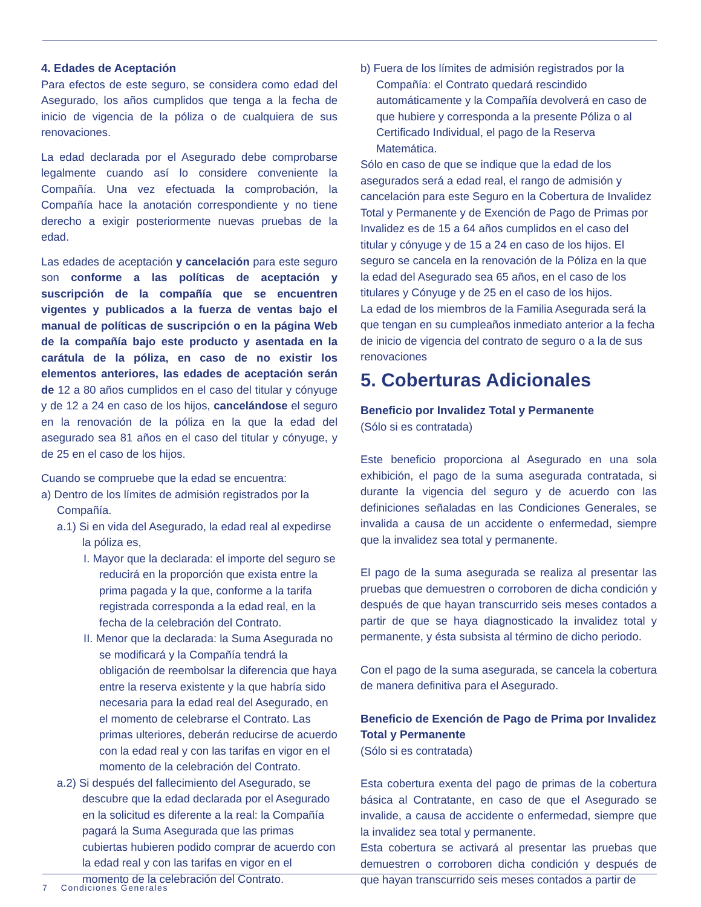4. Edades de Aceptación
Para efectos de este seguro, se considera como edad del Asegurado, los años cumplidos que tenga a la fecha de inicio de vigencia de la póliza o de cualquiera de sus renovaciones.
La edad declarada por el Asegurado debe comprobarse legalmente cuando así lo considere conveniente la Compañía. Una vez efectuada la comprobación, la Compañía hace la anotación correspondiente y no tiene derecho a exigir posteriormente nuevas pruebas de la edad.
Las edades de aceptación y cancelación para este seguro son conforme a las políticas de aceptación y suscripción de la compañía que se encuentren vigentes y publicados a la fuerza de ventas bajo el manual de políticas de suscripción o en la página Web de la compañía bajo este producto y asentada en la carátula de la póliza, en caso de no existir los elementos anteriores, las edades de aceptación serán de 12 a 80 años cumplidos en el caso del titular y cónyuge y de 12 a 24 en caso de los hijos, cancelándose el seguro en la renovación de la póliza en la que la edad del asegurado sea 81 años en el caso del titular y cónyuge, y de 25 en el caso de los hijos.
Cuando se compruebe que la edad se encuentra:
a) Dentro de los límites de admisión registrados por la Compañía.
a.1) Si en vida del Asegurado, la edad real al expedirse la póliza es,
I. Mayor que la declarada: el importe del seguro se reducirá en la proporción que exista entre la prima pagada y la que, conforme a la tarifa registrada corresponda a la edad real, en la fecha de la celebración del Contrato.
II. Menor que la declarada: la Suma Asegurada no se modificará y la Compañía tendrá la obligación de reembolsar la diferencia que haya entre la reserva existente y la que habría sido necesaria para la edad real del Asegurado, en el momento de celebrarse el Contrato. Las primas ulteriores, deberán reducirse de acuerdo con la edad real y con las tarifas en vigor en el momento de la celebración del Contrato.
a.2) Si después del fallecimiento del Asegurado, se descubre que la edad declarada por el Asegurado en la solicitud es diferente a la real: la Compañía pagará la Suma Asegurada que las primas cubiertas hubieren podido comprar de acuerdo con la edad real y con las tarifas en vigor en el momento de la celebración del Contrato.
b) Fuera de los límites de admisión registrados por la Compañía: el Contrato quedará rescindido automáticamente y la Compañía devolverá en caso de que hubiere y corresponda a la presente Póliza o al Certificado Individual, el pago de la Reserva Matemática.
Sólo en caso de que se indique que la edad de los asegurados será a edad real, el rango de admisión y cancelación para este Seguro en la Cobertura de Invalidez Total y Permanente y de Exención de Pago de Primas por Invalidez es de 15 a 64 años cumplidos en el caso del titular y cónyuge y de 15 a 24 en caso de los hijos. El seguro se cancela en la renovación de la Póliza en la que la edad del Asegurado sea 65 años, en el caso de los titulares y Cónyuge y de 25 en el caso de los hijos.
La edad de los miembros de la Familia Asegurada será la que tengan en su cumpleaños inmediato anterior a la fecha de inicio de vigencia del contrato de seguro o a la de sus renovaciones
5. Coberturas Adicionales
Beneficio por Invalidez Total y Permanente
(Sólo si es contratada)
Este beneficio proporciona al Asegurado en una sola exhibición, el pago de la suma asegurada contratada, si durante la vigencia del seguro y de acuerdo con las definiciones señaladas en las Condiciones Generales, se invalida a causa de un accidente o enfermedad, siempre que la invalidez sea total y permanente.
El pago de la suma asegurada se realiza al presentar las pruebas que demuestren o corroboren de dicha condición y después de que hayan transcurrido seis meses contados a partir de que se haya diagnosticado la invalidez total y permanente, y ésta subsista al término de dicho periodo.
Con el pago de la suma asegurada, se cancela la cobertura de manera definitiva para el Asegurado.
Beneficio de Exención de Pago de Prima por Invalidez Total y Permanente
(Sólo si es contratada)
Esta cobertura exenta del pago de primas de la cobertura básica al Contratante, en caso de que el Asegurado se invalide, a causa de accidente o enfermedad, siempre que la invalidez sea total y permanente.
Esta cobertura se activará al presentar las pruebas que demuestren o corroboren dicha condición y después de que hayan transcurrido seis meses contados a partir de
7 Condiciones Generales